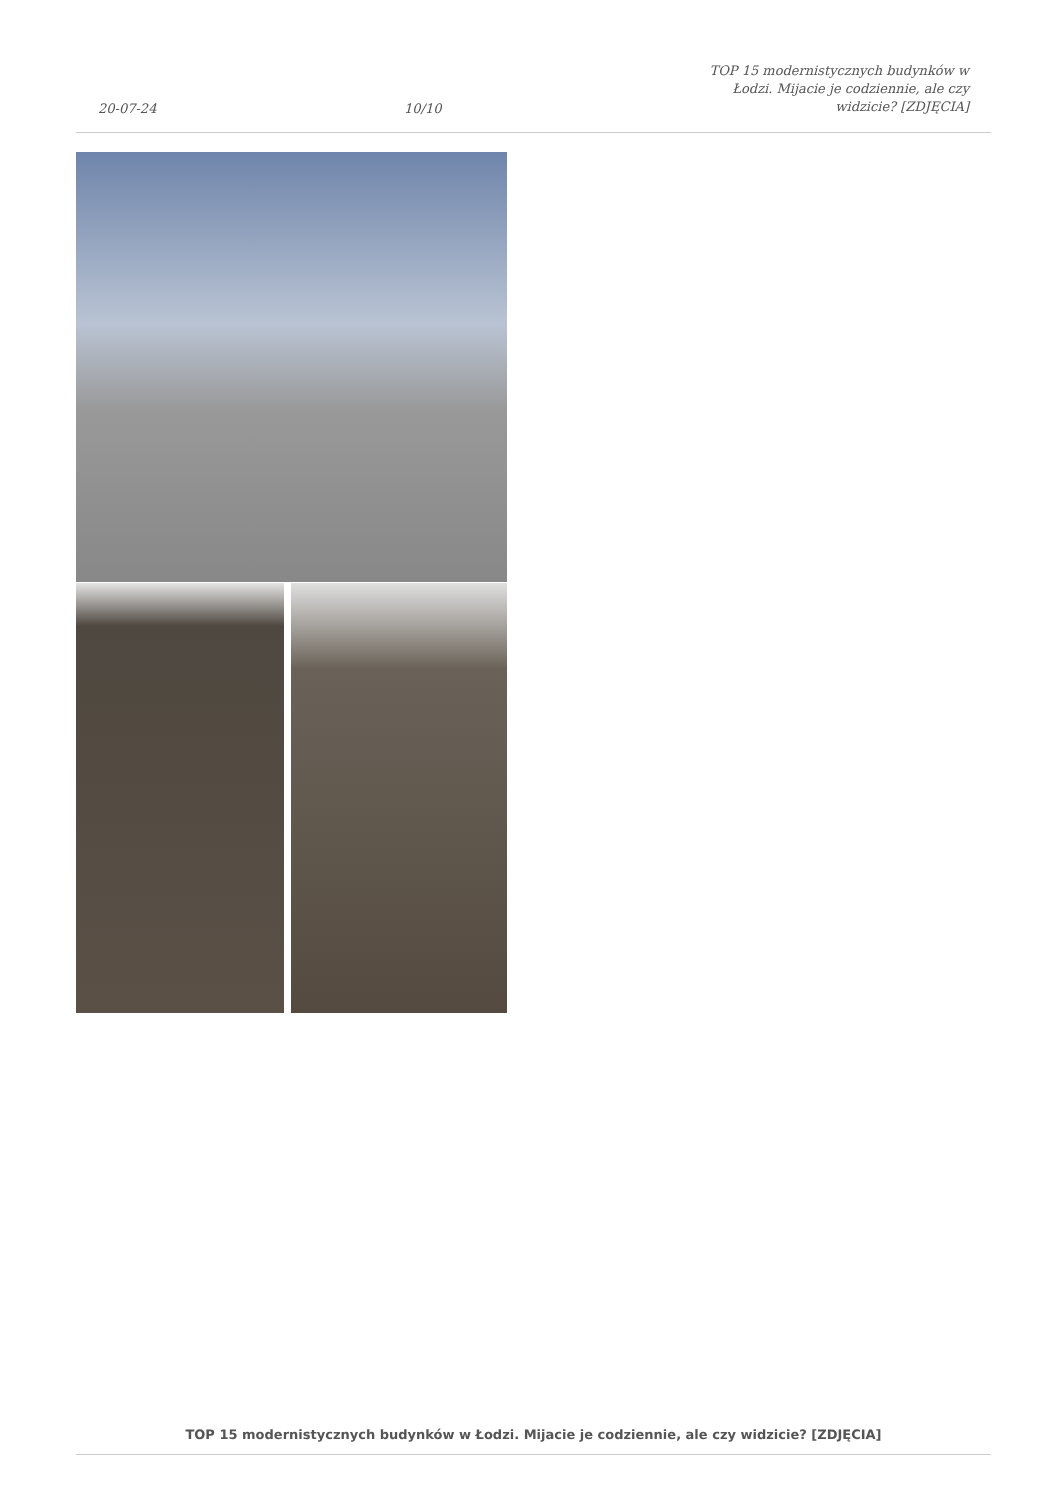20-07-24 10/10 TOP 15 modernistycznych budynków w Łodzi. Mijacie je codziennie, ale czy widzicie? [ZDJĘCIA]
TOP 15 modernistycznych budynków w Łodzi. Mijacie je codziennie, ale czy widzicie? [ZDJĘCIA]